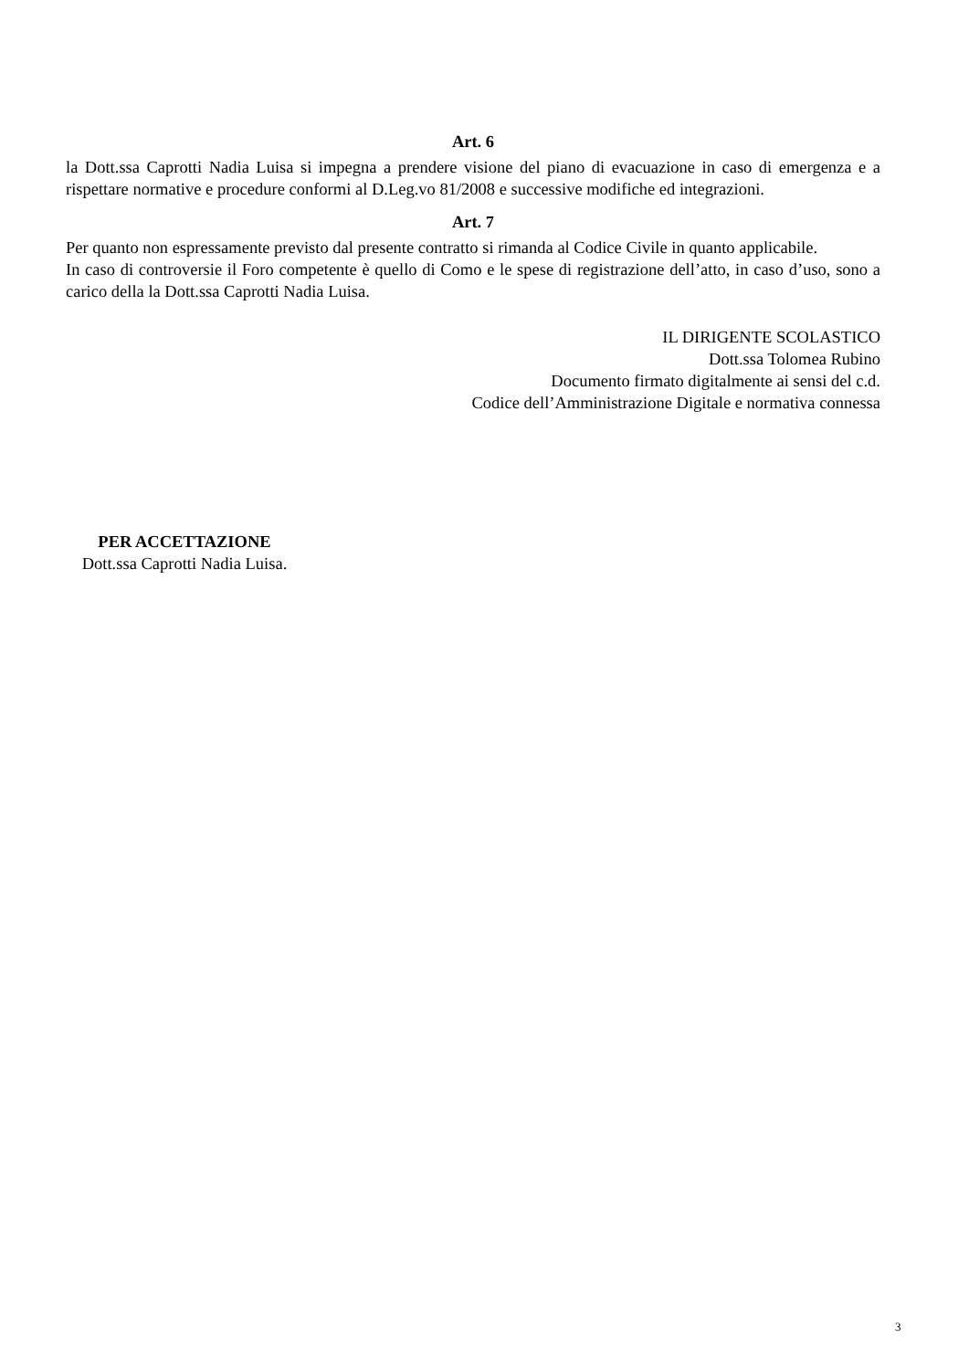Art. 6
la Dott.ssa Caprotti Nadia Luisa si impegna a prendere visione del piano di evacuazione in caso di emergenza e a rispettare normative e procedure conformi al D.Leg.vo 81/2008 e successive modifiche ed integrazioni.
Art. 7
Per quanto non espressamente previsto dal presente contratto si rimanda al Codice Civile in quanto applicabile.
In caso di controversie il Foro competente è quello di Como e le spese di registrazione dell’atto, in caso d’uso, sono a carico della la Dott.ssa Caprotti Nadia Luisa.
IL DIRIGENTE SCOLASTICO
Dott.ssa Tolomea Rubino
Documento firmato digitalmente ai sensi del c.d.
Codice dell’Amministrazione Digitale e normativa connessa
PER ACCETTAZIONE
Dott.ssa Caprotti Nadia Luisa.
3